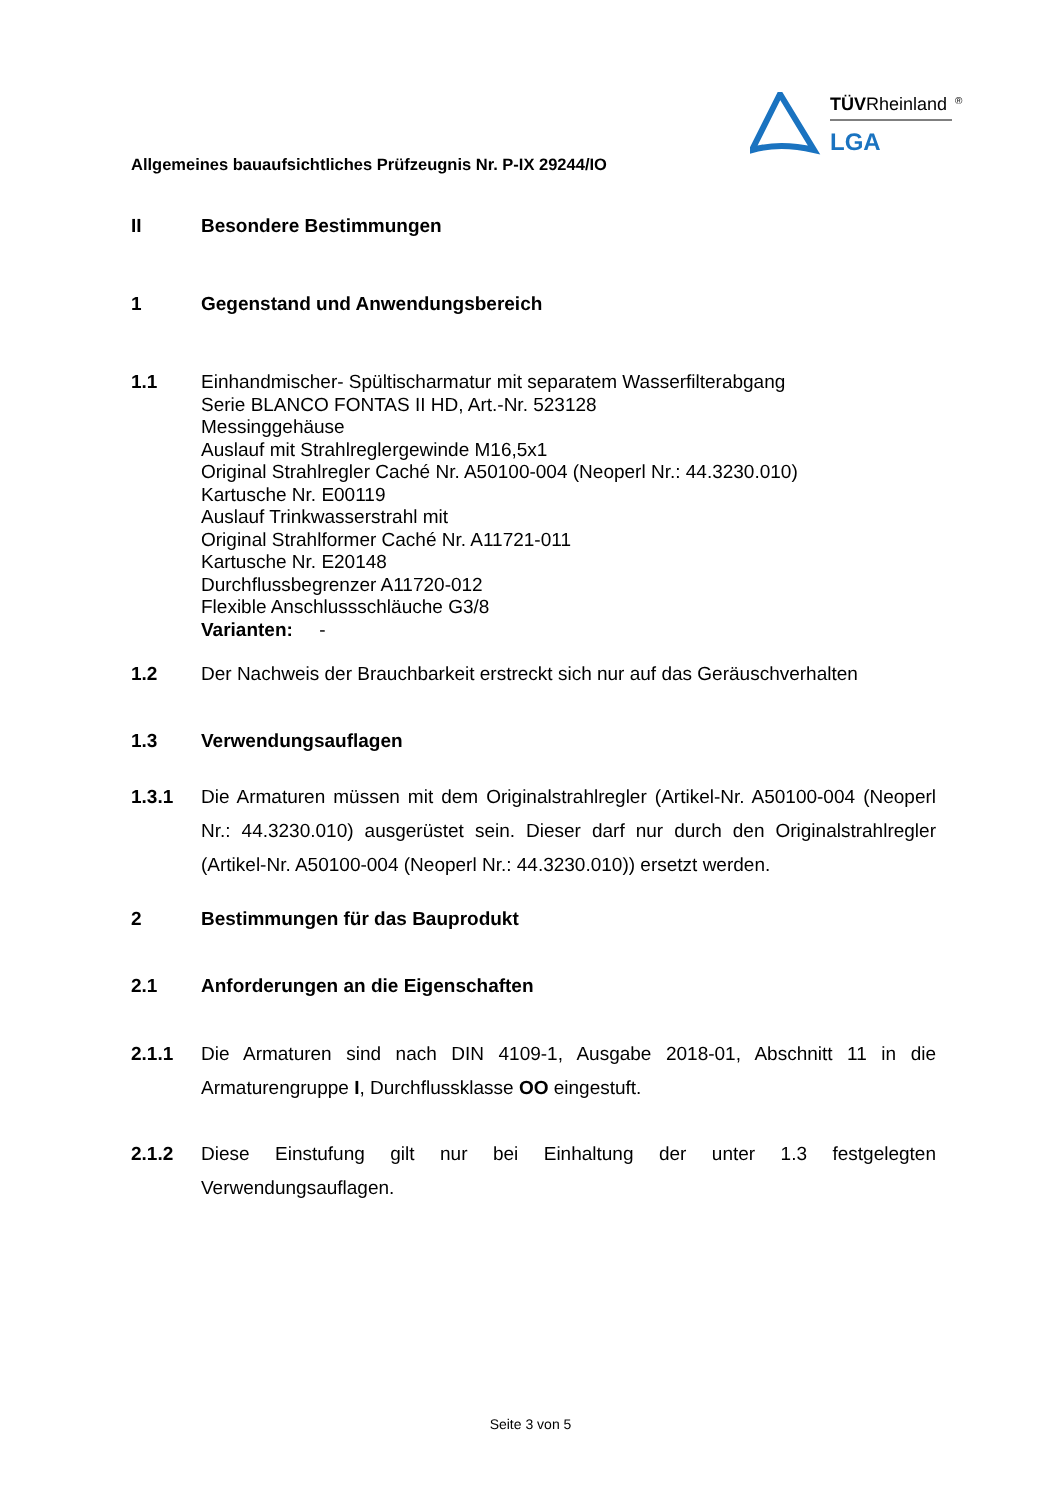TÜVRheinland
®
LGA
Allgemeines bauaufsichtliches Prüfzeugnis Nr. P-IX 29244/IO
II Besondere Bestimmungen
1 Gegenstand und Anwendungsbereich
1.1 Einhandmischer- Spültischarmatur mit separatem Wasserfilterabgang
Serie BLANCO FONTAS II HD, Art.-Nr. 523128
Messinggehäuse
Auslauf mit Strahlreglergewinde M16,5x1
Original Strahlregler Caché Nr. A50100-004 (Neoperl Nr.: 44.3230.010)
Kartusche Nr. E00119
Auslauf Trinkwasserstrahl mit
Original Strahlformer Caché Nr. A11721-011
Kartusche Nr. E20148
Durchflussbegrenzer A11720-012
Flexible Anschlussschläuche G3/8
Varianten: -
1.2 Der Nachweis der Brauchbarkeit erstreckt sich nur auf das Geräuschverhalten
1.3 Verwendungsauflagen
1.3.1 Die Armaturen müssen mit dem Originalstrahlregler (Artikel-Nr. A50100-004 (Neoperl Nr.: 44.3230.010) ausgerüstet sein. Dieser darf nur durch den Originalstrahlregler (Artikel-Nr. A50100-004 (Neoperl Nr.: 44.3230.010)) ersetzt werden.
2 Bestimmungen für das Bauprodukt
2.1 Anforderungen an die Eigenschaften
2.1.1 Die Armaturen sind nach DIN 4109-1, Ausgabe 2018-01, Abschnitt 11 in die Armaturengruppe I, Durchflussklasse OO eingestuft.
2.1.2 Diese Einstufung gilt nur bei Einhaltung der unter 1.3 festgelegten Verwendungsauflagen.
Seite 3 von 5